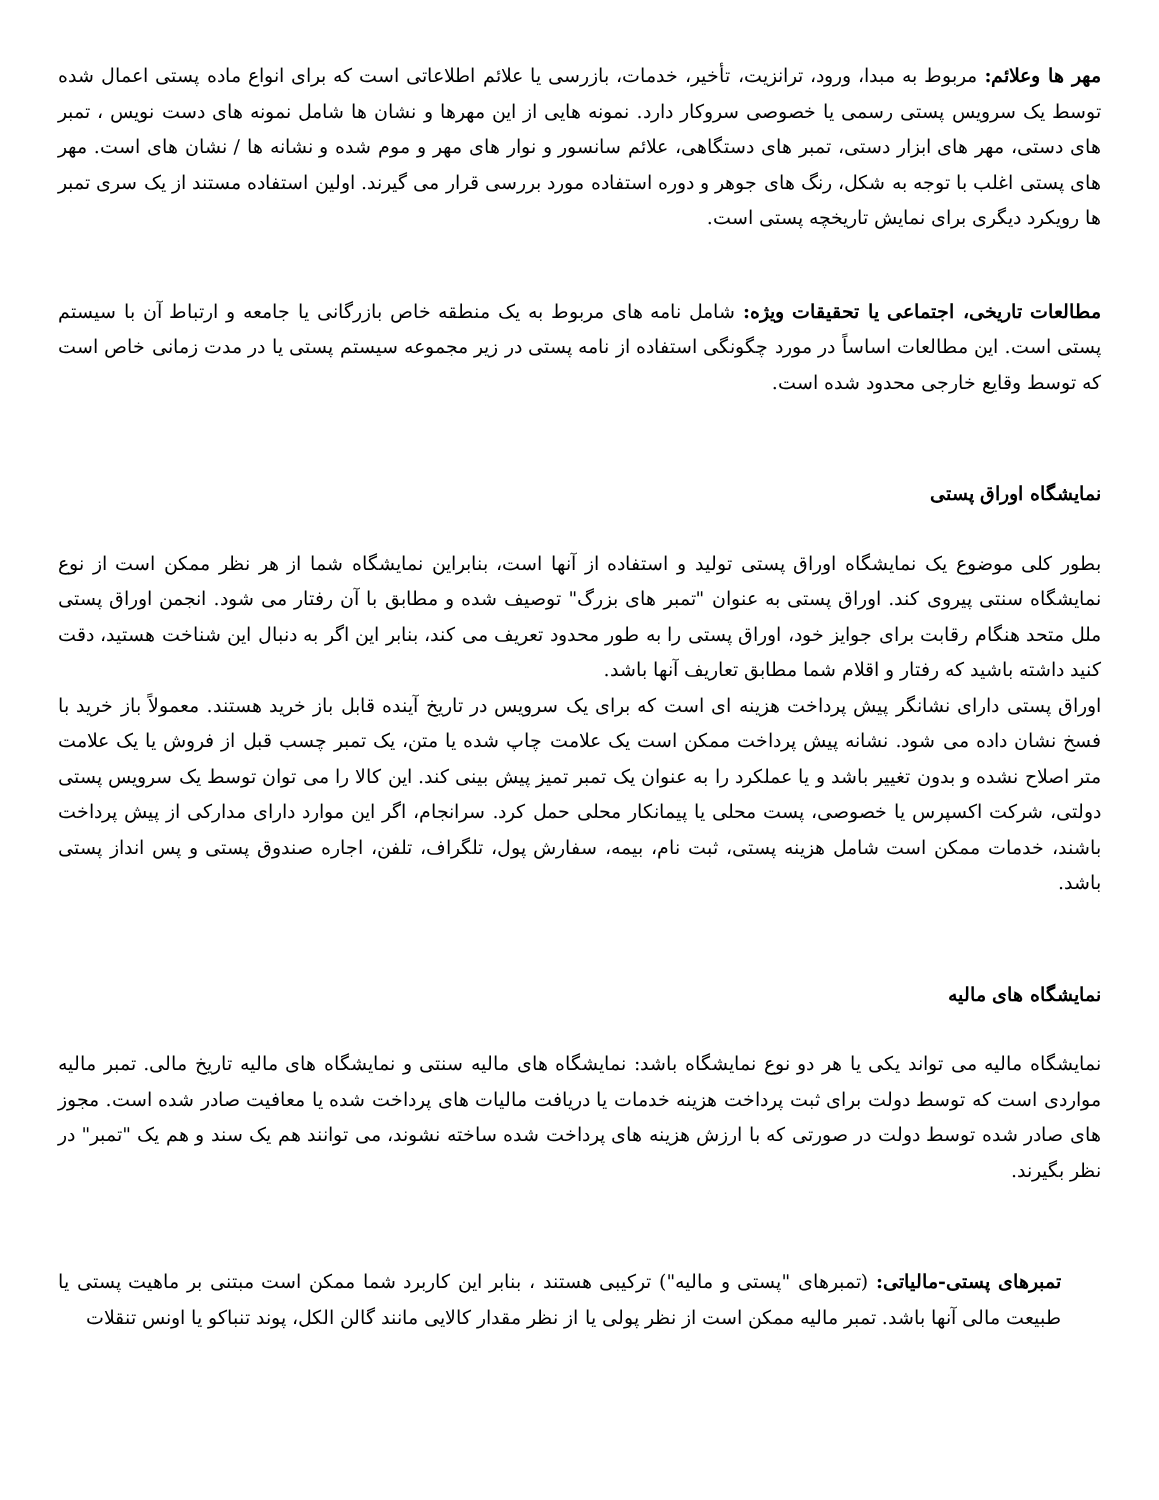مهر ها وعلائم: مربوط به مبدا، ورود، ترانزیت، تأخیر، خدمات، بازرسی یا علائم اطلاعاتی است که برای انواع ماده پستی اعمال شده توسط یک سرویس پستی رسمی یا خصوصی سروکار دارد. نمونه هایی از این مهرها و نشان ها شامل نمونه های دست نویس ، تمبر های دستی، مهر های ابزار دستی، تمبر های دستگاهی، علائم سانسور و نوار های مهر و موم شده و نشانه ها / نشان های است. مهر های پستی اغلب با توجه به شکل، رنگ های جوهر و دوره استفاده مورد بررسی قرار می گیرند. اولین استفاده مستند از یک سری تمبر ها رویکرد دیگری برای نمایش تاریخچه پستی است.
مطالعات تاریخی، اجتماعی یا تحقیقات ویژه: شامل نامه های مربوط به یک منطقه خاص بازرگانی یا جامعه و ارتباط آن با سیستم پستی است. این مطالعات اساساً در مورد چگونگی استفاده از نامه پستی در زیر مجموعه سیستم پستی یا در مدت زمانی خاص است که توسط وقایع خارجی محدود شده است.
نمایشگاه اوراق پستی
بطور کلی موضوع یک نمایشگاه اوراق پستی تولید و استفاده از آنها است، بنابراین نمایشگاه شما از هر نظر ممکن است از نوع نمایشگاه سنتی پیروی کند. اوراق پستی به عنوان "تمبر های بزرگ" توصیف شده و مطابق با آن رفتار می شود. انجمن اوراق پستی ملل متحد هنگام رقابت برای جوایز خود، اوراق پستی را به طور محدود تعریف می کند، بنابر این اگر به دنبال این شناخت هستید، دقت کنید داشته باشید که رفتار و اقلام شما مطابق تعاریف آنها باشد.
اوراق پستی دارای نشانگر پیش پرداخت هزینه ای است که برای یک سرویس در تاریخ آینده قابل باز خرید هستند. معمولاً باز خرید با فسخ نشان داده می شود. نشانه پیش پرداخت ممکن است یک علامت چاپ شده یا متن، یک تمبر چسب قبل از فروش یا یک علامت متر اصلاح نشده و بدون تغییر باشد و یا عملکرد را به عنوان یک تمبر تمیز پیش بینی کند. این کالا را می توان توسط یک سرویس پستی دولتی، شرکت اکسپرس یا خصوصی، پست محلی یا پیمانکار محلی حمل کرد. سرانجام، اگر این موارد دارای مدارکی از پیش پرداخت باشند، خدمات ممکن است شامل هزینه پستی، ثبت نام، بیمه، سفارش پول، تلگراف، تلفن، اجاره صندوق پستی و پس انداز پستی باشد.
نمایشگاه های مالیه
نمایشگاه مالیه می تواند یکی یا هر دو نوع نمایشگاه باشد: نمایشگاه های مالیه سنتی و نمایشگاه های مالیه تاریخ مالی. تمبر مالیه مواردی است که توسط دولت برای ثبت پرداخت هزینه خدمات یا دریافت مالیات های پرداخت شده یا معافیت صادر شده است. مجوز های صادر شده توسط دولت در صورتی که با ارزش هزینه های پرداخت شده ساخته نشوند، می توانند هم یک سند و هم یک "تمبر" در نظر بگیرند.
تمبرهای پستی-مالیاتی: (تمبرهای "پستی و مالیه") ترکیبی هستند ، بنابر این کاربرد شما ممکن است مبتنی بر ماهیت پستی یا طبیعت مالی آنها باشد. تمبر مالیه ممکن است از نظر پولی یا از نظر مقدار کالایی مانند گالن الکل، پوند تنباکو یا اونس تنقلات